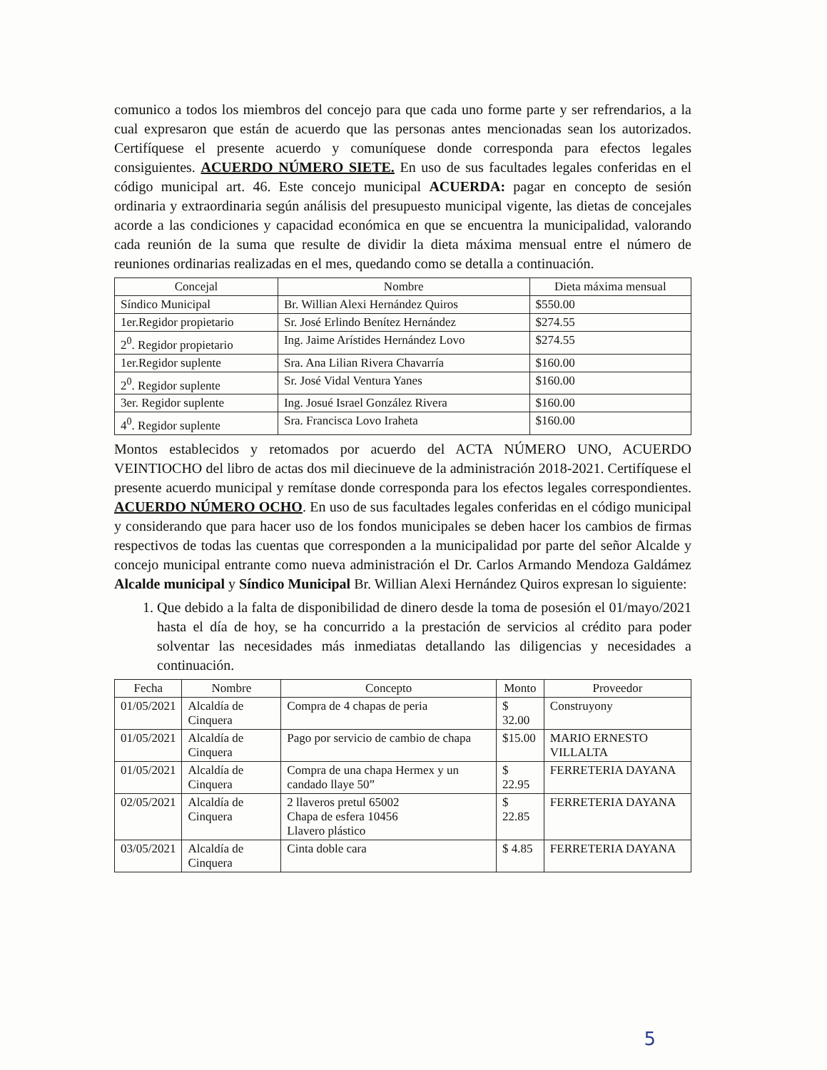comunico a todos los miembros del concejo para que cada uno forme parte y ser refrendarios, a la cual expresaron que están de acuerdo que las personas antes mencionadas sean los autorizados. Certifíquese el presente acuerdo y comuníquese donde corresponda para efectos legales consiguientes. ACUERDO NÚMERO SIETE. En uso de sus facultades legales conferidas en el código municipal art. 46. Este concejo municipal ACUERDA: pagar en concepto de sesión ordinaria y extraordinaria según análisis del presupuesto municipal vigente, las dietas de concejales acorde a las condiciones y capacidad económica en que se encuentra la municipalidad, valorando cada reunión de la suma que resulte de dividir la dieta máxima mensual entre el número de reuniones ordinarias realizadas en el mes, quedando como se detalla a continuación.
| Concejal | Nombre | Dieta máxima mensual |
| --- | --- | --- |
| Síndico Municipal | Br. Willian Alexi Hernández Quiros | $550.00 |
| 1er.Regidor propietario | Sr. José Erlindo Benítez Hernández | $274.55 |
| 2<sup>0</sup>. Regidor propietario | Ing. Jaime Arístides Hernández Lovo | $274.55 |
| 1er.Regidor suplente | Sra. Ana Lilian Rivera Chavarría | $160.00 |
| 2<sup>0</sup>. Regidor suplente | Sr. José Vidal Ventura Yanes | $160.00 |
| 3er. Regidor suplente | Ing. Josué Israel González Rivera | $160.00 |
| 4<sup>0</sup>. Regidor suplente | Sra. Francisca Lovo Iraheta | $160.00 |
Montos establecidos y retomados por acuerdo del ACTA NÚMERO UNO, ACUERDO VEINTIOCHO del libro de actas dos mil diecinueve de la administración 2018-2021. Certifíquese el presente acuerdo municipal y remítase donde corresponda para los efectos legales correspondientes. ACUERDO NÚMERO OCHO. En uso de sus facultades legales conferidas en el código municipal y considerando que para hacer uso de los fondos municipales se deben hacer los cambios de firmas respectivos de todas las cuentas que corresponden a la municipalidad por parte del señor Alcalde y concejo municipal entrante como nueva administración el Dr. Carlos Armando Mendoza Galdámez Alcalde municipal y Síndico Municipal Br. Willian Alexi Hernández Quiros expresan lo siguiente:
1. Que debido a la falta de disponibilidad de dinero desde la toma de posesión el 01/mayo/2021 hasta el día de hoy, se ha concurrido a la prestación de servicios al crédito para poder solventar las necesidades más inmediatas detallando las diligencias y necesidades a continuación.
| Fecha | Nombre | Concepto | Monto | Proveedor |
| --- | --- | --- | --- | --- |
| 01/05/2021 | Alcaldía de Cinquera | Compra de 4 chapas de peria | $ 32.00 | Construyony |
| 01/05/2021 | Alcaldía de Cinquera | Pago por servicio de cambio de chapa | $15.00 | MARIO ERNESTO VILLALTA |
| 01/05/2021 | Alcaldía de Cinquera | Compra de una chapa Hermex y un candado llaye 50” | $ 22.95 | FERRETERIA DAYANA |
| 02/05/2021 | Alcaldía de Cinquera | 2 llaveros pretul 65002 Chapa de esfera 10456 Llavero plástico | $ 22.85 | FERRETERIA DAYANA |
| 03/05/2021 | Alcaldía de Cinquera | Cinta doble cara | $ 4.85 | FERRETERIA DAYANA |
5